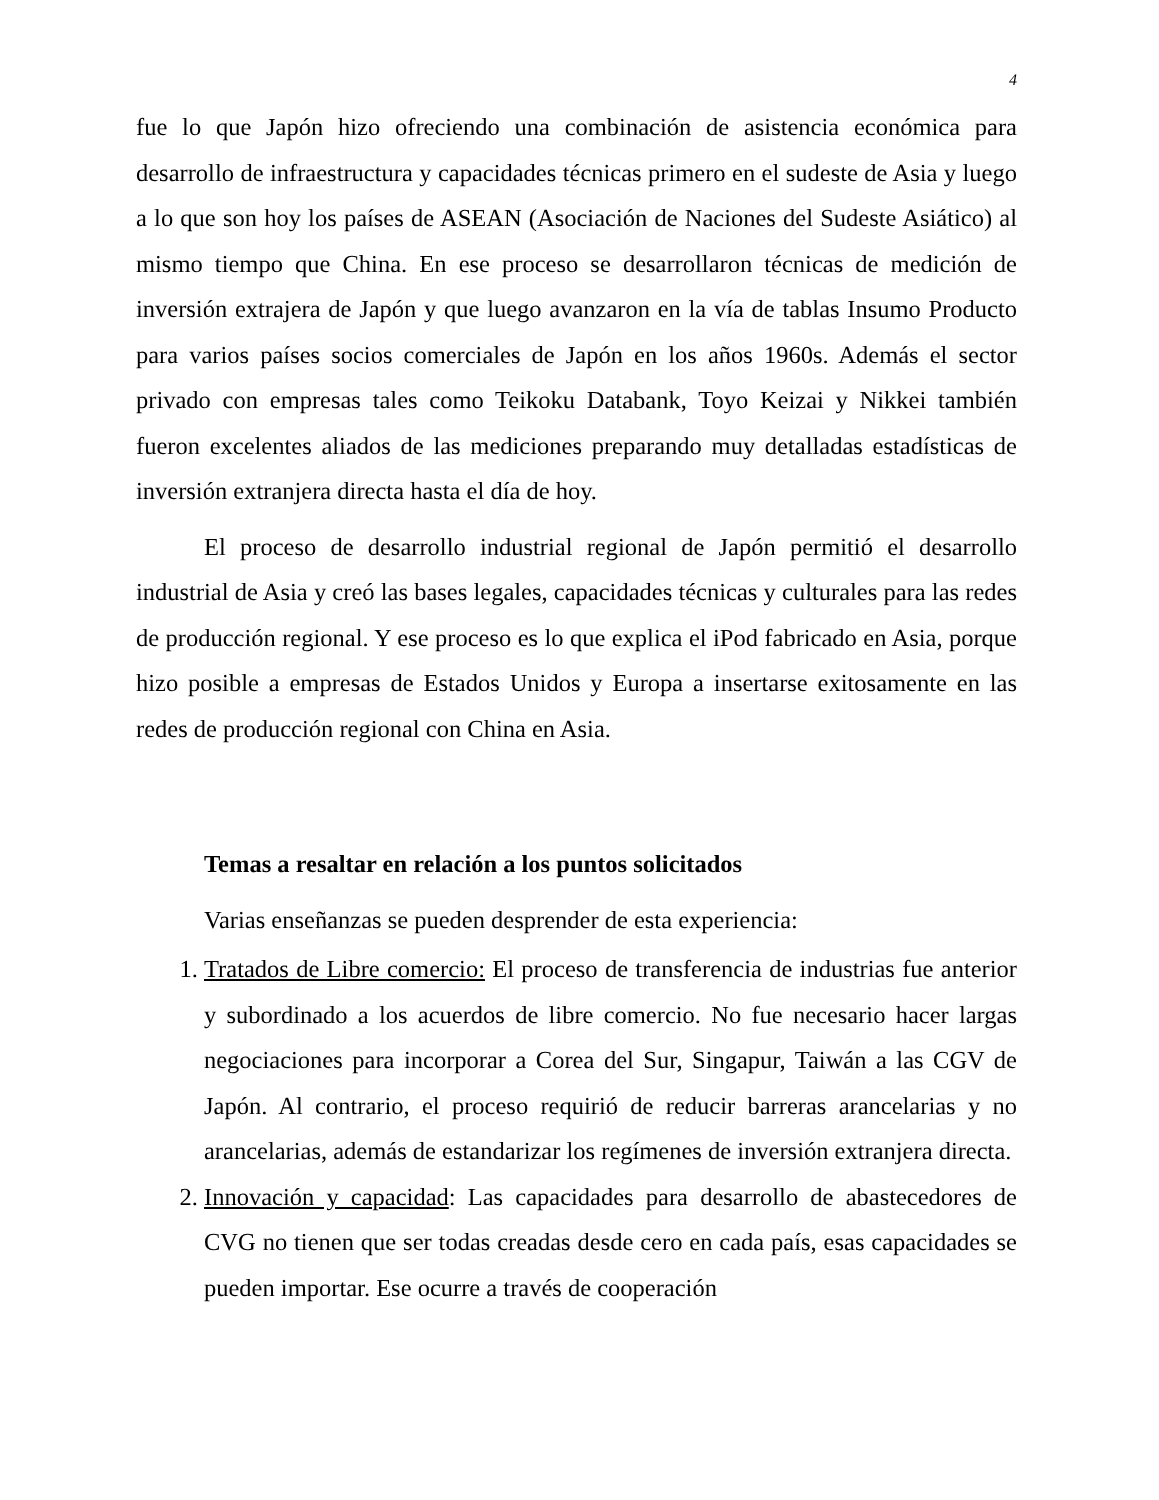4
fue lo que Japón hizo ofreciendo una combinación de asistencia económica para desarrollo de infraestructura y capacidades técnicas primero en el sudeste de Asia y luego a lo que son hoy los países de ASEAN (Asociación de Naciones del Sudeste Asiático) al mismo tiempo que China. En ese proceso se desarrollaron técnicas de medición de inversión extrajera de Japón y que luego avanzaron en la vía de tablas Insumo Producto para varios países socios comerciales de Japón en los años 1960s. Además el sector privado con empresas tales como Teikoku Databank, Toyo Keizai y Nikkei también fueron excelentes aliados de las mediciones preparando muy detalladas estadísticas de inversión extranjera directa hasta el día de hoy.
El proceso de desarrollo industrial regional de Japón permitió el desarrollo industrial de Asia y creó las bases legales, capacidades técnicas y culturales para las redes de producción regional. Y ese proceso es lo que explica el iPod fabricado en Asia, porque hizo posible a empresas de Estados Unidos y Europa a insertarse exitosamente en las redes de producción regional con China en Asia.
Temas a resaltar en relación a los puntos solicitados
Varias enseñanzas se pueden desprender de esta experiencia:
1. Tratados de Libre comercio: El proceso de transferencia de industrias fue anterior y subordinado a los acuerdos de libre comercio. No fue necesario hacer largas negociaciones para incorporar a Corea del Sur, Singapur, Taiwán a las CGV de Japón. Al contrario, el proceso requirió de reducir barreras arancelarias y no arancelarias, además de estandarizar los regímenes de inversión extranjera directa.
2. Innovación y capacidad: Las capacidades para desarrollo de abastecedores de CVG no tienen que ser todas creadas desde cero en cada país, esas capacidades se pueden importar. Ese ocurre a través de cooperación